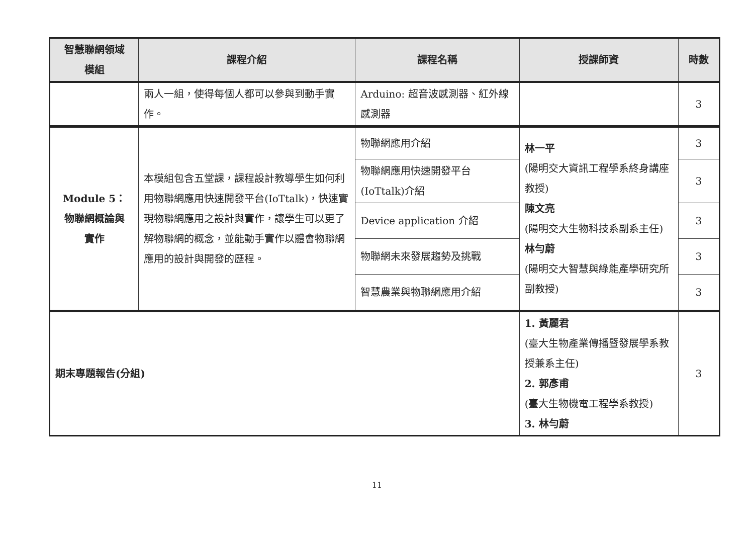| 智慧聯網領域 模組 | 課程介紹 | 課程名稱 | 授課師資 | 時數 |
| --- | --- | --- | --- | --- |
| | 兩人一組，使得每個人都可以參與到動手實作。 | Arduino: 超音波感測器、紅外線感測器 | | 3 |
| Module 5： 物聯網概論與 實作 | 本模組包含五堂課，課程設計教導學生如何利用物聯網應用快速開發平台(IoTtalk)，快速實現物聯網應用之設計與實作，讓學生可以更了解物聯網的概念，並能動手實作以體會物聯網應用的設計與開發的歷程。 | 物聯網應用介紹 | 林一平 (陽明交大資訊工程學系終身講座教授) 陳文亮 (陽明交大生物科技系副系主任) 林勻蔚 (陽明交大智慧與綠能產學研究所副教授) | 3 |
| | | 物聯網應用快速開發平台(IoTtalk)介紹 | | 3 |
| | | Device application 介紹 | | 3 |
| | | 物聯網未來發展趨勢及挑戰 | | 3 |
| | | 智慧農業與物聯網應用介紹 | | 3 |
| 期末專題報告(分組) | | | 1. 黃麗君 (臺大生物產業傳播暨發展學系教授兼系主任) 2. 郭彥甫 (臺大生物機電工程學系教授) 3. 林勻蔚 | 3 |
11